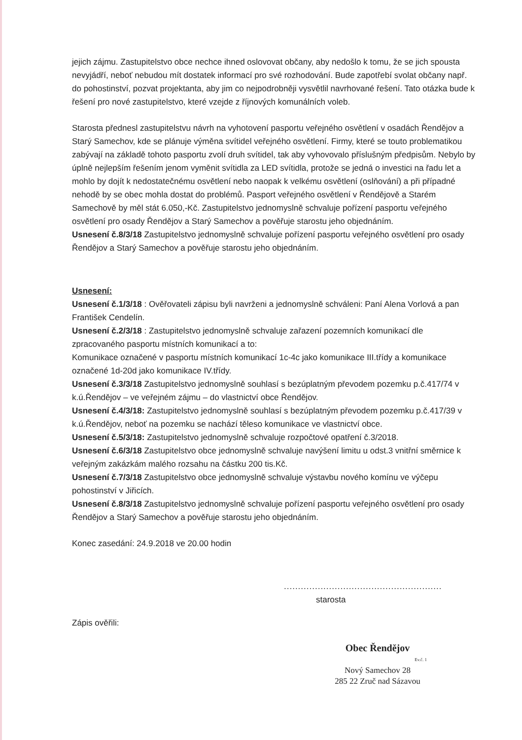jejich zájmu. Zastupitelstvo obce nechce ihned oslovovat občany, aby nedošlo k tomu, že se jich spousta nevyjádří, neboť nebudou mít dostatek informací pro své rozhodování. Bude zapotřebí svolat občany např. do pohostinství, pozvat projektanta, aby jim co nejpodrobněji vysvětlil navrhované řešení. Tato otázka bude k řešení pro nové zastupitelstvo, které vzejde z říjnových komunálních voleb.
Starosta přednesl zastupitelstvu návrh na vyhotovení pasportu veřejného osvětlení v osadách Řendějov a Starý Samechov, kde se plánuje výměna svítidel veřejného osvětlení. Firmy, které se touto problematikou zabývají na základě tohoto pasportu zvolí druh svítidel, tak aby vyhovovalo příslušným předpisům. Nebylo by úplně nejlepším řešením jenom vyměnit svítidla za LED svítidla, protože se jedná o investici na řadu let a mohlo by dojít k nedostatečnému osvětlení nebo naopak k velkému osvětlení (oslňování) a při případné nehodě by se obec mohla dostat do problémů. Pasport veřejného osvětlení v Řendějově a Starém Samechově by měl stát 6.050,-Kč. Zastupitelstvo jednomyslně schvaluje pořízení pasportu veřejného osvětlení pro osady Řendějov a Starý Samechov a pověřuje starostu jeho objednáním.
Usnesení č.8/3/18 Zastupitelstvo jednomyslně schvaluje pořízení pasportu veřejného osvětlení pro osady Řendějov a Starý Samechov a pověřuje starostu jeho objednáním.
Usnesení:
Usnesení č.1/3/18 : Ověřovateli zápisu byli navrženi a jednomyslně schváleni: Paní Alena Vorlová a pan František Cendelín.
Usnesení č.2/3/18 : Zastupitelstvo jednomyslně schvaluje zařazení pozemních komunikací dle zpracovaného pasportu místních komunikací a to:
Komunikace označené v pasportu místních komunikací 1c-4c jako komunikace III.třídy a komunikace označené 1d-20d jako komunikace IV.třídy.
Usnesení č.3/3/18 Zastupitelstvo jednomyslně souhlasí s bezúplatným převodem pozemku p.č.417/74 v k.ú.Řendějov – ve veřejném zájmu – do vlastnictví obce Řendějov.
Usnesení č.4/3/18: Zastupitelstvo jednomyslně souhlasí s bezúplatným převodem pozemku p.č.417/39 v k.ú.Řendějov, neboť na pozemku se nachází těleso komunikace ve vlastnictví obce.
Usnesení č.5/3/18: Zastupitelstvo jednomyslně schvaluje rozpočtové opatření č.3/2018.
Usnesení č.6/3/18 Zastupitelstvo obce jednomyslně schvaluje navýšení limitu u odst.3 vnitřní směrnice k veřejným zakázkám malého rozsahu na částku 200 tis.Kč.
Usnesení č.7/3/18 Zastupitelstvo obce jednomyslně schvaluje výstavbu nového komínu ve výčepu pohostinství v Jiřicích.
Usnesení č.8/3/18 Zastupitelstvo jednomyslně schvaluje pořízení pasportu veřejného osvětlení pro osady Řendějov a Starý Samechov a pověřuje starostu jeho objednáním.
Konec zasedání: 24.9.2018 ve 20.00 hodin
........................................................
starosta
Zápis ověřili:
Obec Řendějov
Ev.č. 1
Nový Samechov 28
285 22 Zruč nad Sázavou